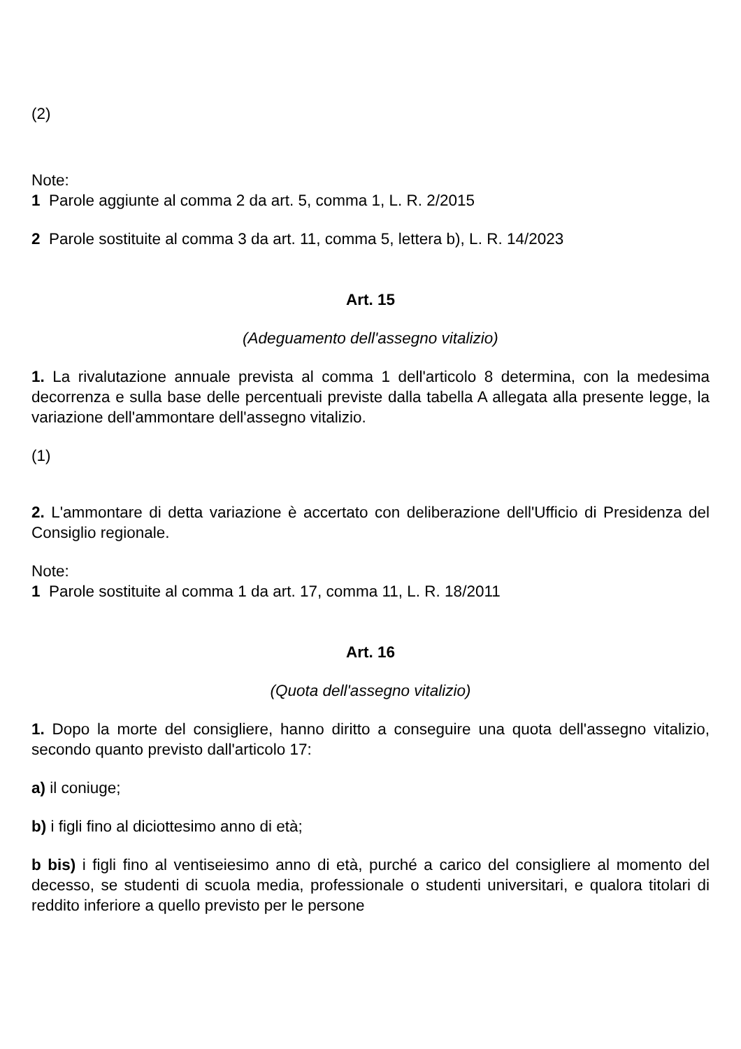(2)
Note:
1 Parole aggiunte al comma 2 da art. 5, comma 1, L. R. 2/2015
2 Parole sostituite al comma 3 da art. 11, comma 5, lettera b), L. R. 14/2023
Art. 15
(Adeguamento dell'assegno vitalizio)
1. La rivalutazione annuale prevista al comma 1 dell'articolo 8 determina, con la medesima decorrenza e sulla base delle percentuali previste dalla tabella A allegata alla presente legge, la variazione dell'ammontare dell'assegno vitalizio.
(1)
2. L'ammontare di detta variazione è accertato con deliberazione dell'Ufficio di Presidenza del Consiglio regionale.
Note:
1 Parole sostituite al comma 1 da art. 17, comma 11, L. R. 18/2011
Art. 16
(Quota dell'assegno vitalizio)
1. Dopo la morte del consigliere, hanno diritto a conseguire una quota dell'assegno vitalizio, secondo quanto previsto dall'articolo 17:
a) il coniuge;
b) i figli fino al diciottesimo anno di età;
b bis) i figli fino al ventiseiesimo anno di età, purché a carico del consigliere al momento del decesso, se studenti di scuola media, professionale o studenti universitari, e qualora titolari di reddito inferiore a quello previsto per le persone